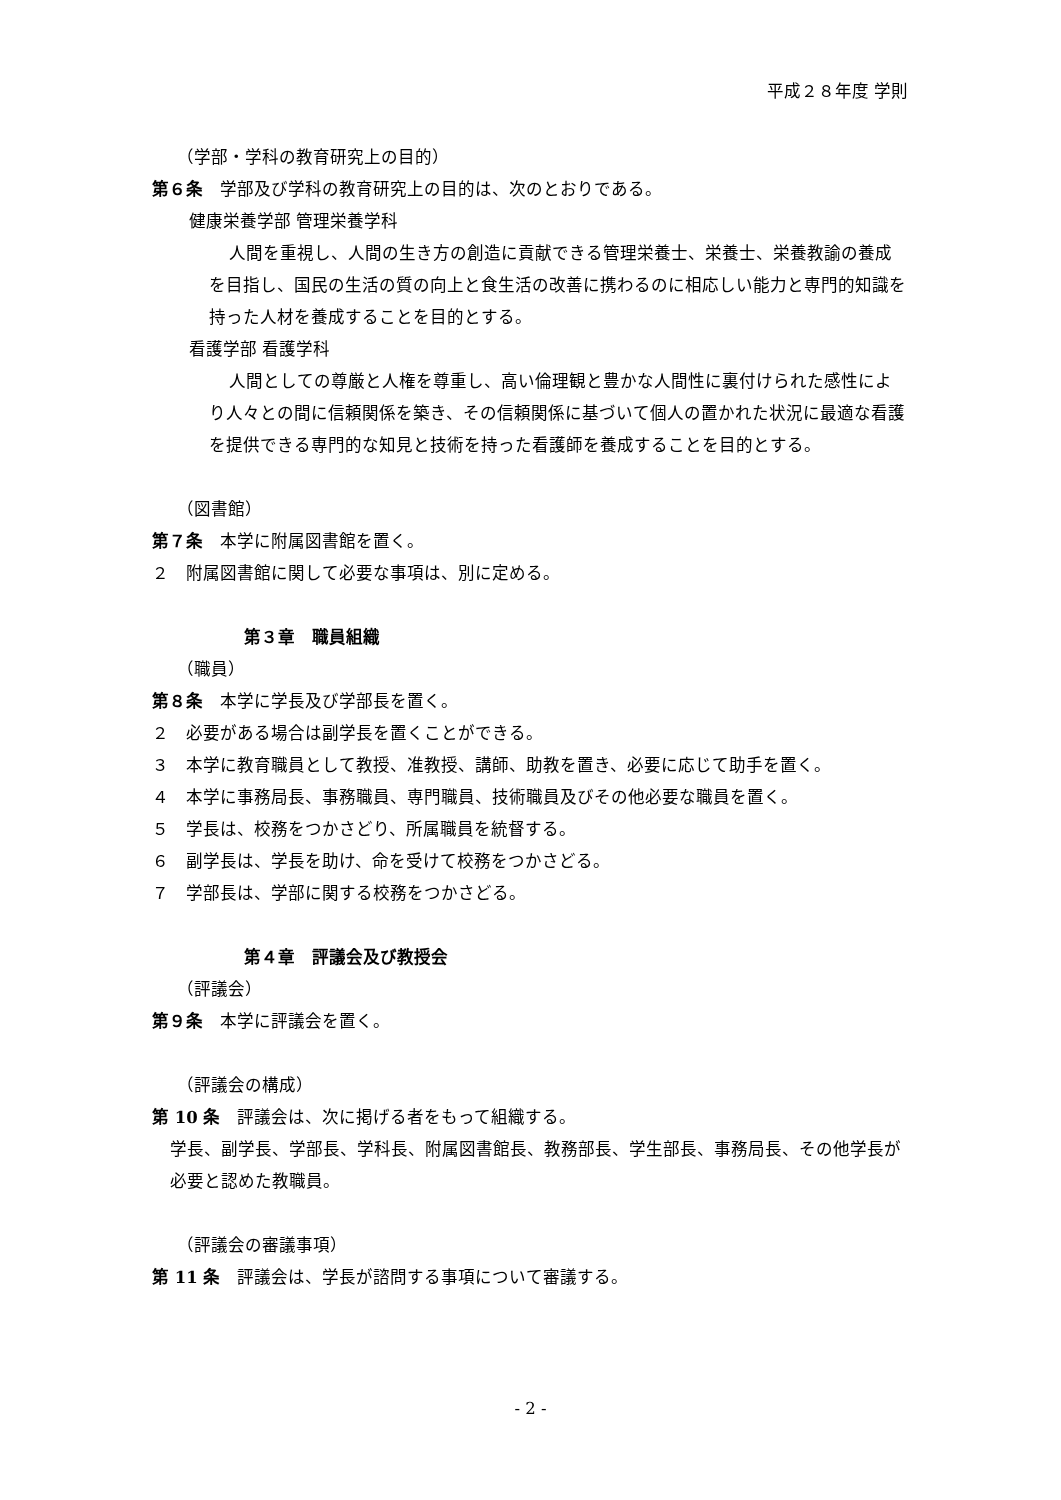平成２８年度 学則
（学部・学科の教育研究上の目的）
第６条　学部及び学科の教育研究上の目的は、次のとおりである。
健康栄養学部 管理栄養学科
人間を重視し、人間の生き方の創造に貢献できる管理栄養士、栄養士、栄養教諭の養成を目指し、国民の生活の質の向上と食生活の改善に携わるのに相応しい能力と専門的知識を持った人材を養成することを目的とする。
看護学部 看護学科
人間としての尊厳と人権を尊重し、高い倫理観と豊かな人間性に裏付けられた感性により人々との間に信頼関係を築き、その信頼関係に基づいて個人の置かれた状況に最適な看護を提供できる専門的な知見と技術を持った看護師を養成することを目的とする。
（図書館）
第７条　本学に附属図書館を置く。
２　附属図書館に関して必要な事項は、別に定める。
第３章　職員組織
（職員）
第８条　本学に学長及び学部長を置く。
２　必要がある場合は副学長を置くことができる。
３　本学に教育職員として教授、准教授、講師、助教を置き、必要に応じて助手を置く。
４　本学に事務局長、事務職員、専門職員、技術職員及びその他必要な職員を置く。
５　学長は、校務をつかさどり、所属職員を統督する。
６　副学長は、学長を助け、命を受けて校務をつかさどる。
７　学部長は、学部に関する校務をつかさどる。
第４章　評議会及び教授会
（評議会）
第９条　本学に評議会を置く。
（評議会の構成）
第 10 条　評議会は、次に掲げる者をもって組織する。
学長、副学長、学部長、学科長、附属図書館長、教務部長、学生部長、事務局長、その他学長が必要と認めた教職員。
（評議会の審議事項）
第 11 条　評議会は、学長が諮問する事項について審議する。
- 2 -